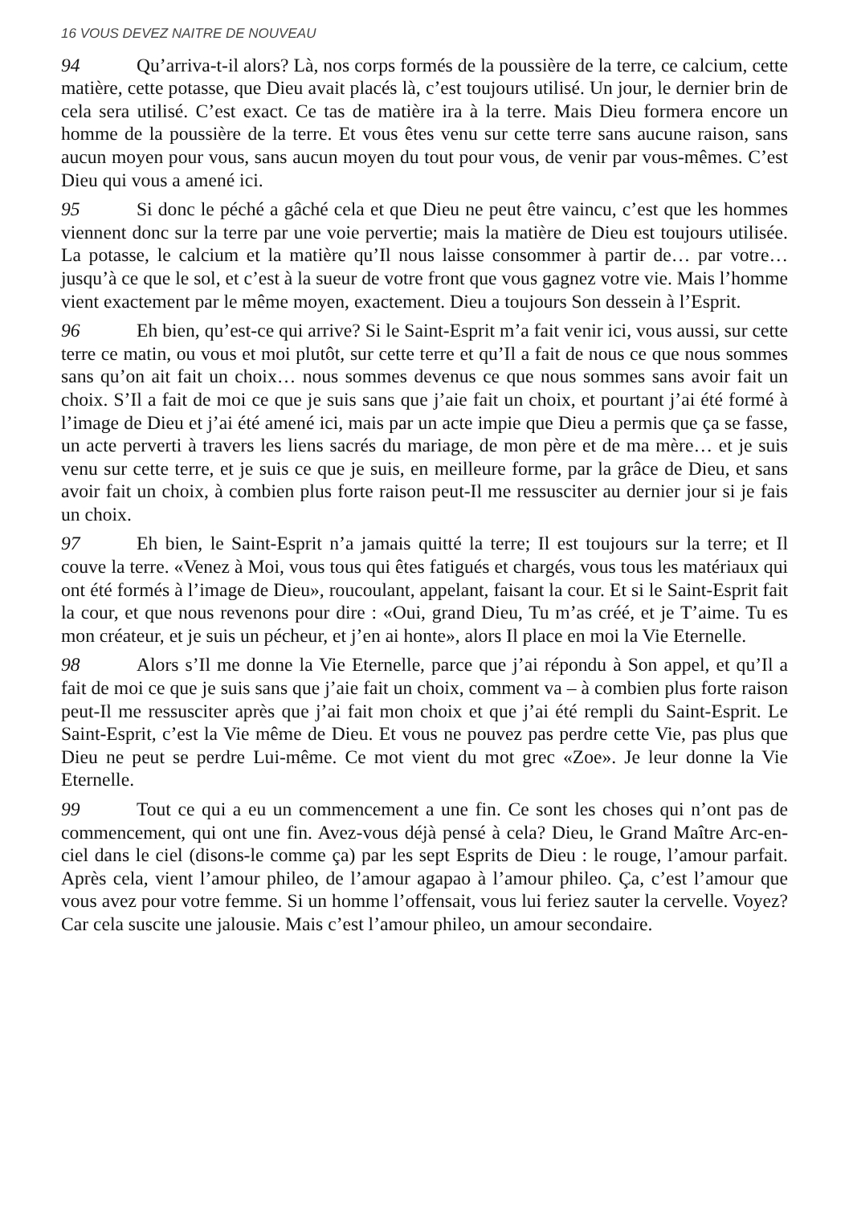16 VOUS DEVEZ NAITRE DE NOUVEAU
94 Qu’arriva-t-il alors? Là, nos corps formés de la poussière de la terre, ce calcium, cette matière, cette potasse, que Dieu avait placés là, c’est toujours utilisé. Un jour, le dernier brin de cela sera utilisé. C’est exact. Ce tas de matière ira à la terre. Mais Dieu formera encore un homme de la poussière de la terre. Et vous êtes venu sur cette terre sans aucune raison, sans aucun moyen pour vous, sans aucun moyen du tout pour vous, de venir par vous-mêmes. C’est Dieu qui vous a amené ici.
95 Si donc le péché a gâché cela et que Dieu ne peut être vaincu, c’est que les hommes viennent donc sur la terre par une voie pervertie; mais la matière de Dieu est toujours utilisée. La potasse, le calcium et la matière qu’Il nous laisse consommer à partir de… par votre… jusqu’à ce que le sol, et c’est à la sueur de votre front que vous gagnez votre vie. Mais l’homme vient exactement par le même moyen, exactement. Dieu a toujours Son dessein à l’Esprit.
96 Eh bien, qu’est-ce qui arrive? Si le Saint-Esprit m’a fait venir ici, vous aussi, sur cette terre ce matin, ou vous et moi plutôt, sur cette terre et qu’Il a fait de nous ce que nous sommes sans qu’on ait fait un choix… nous sommes devenus ce que nous sommes sans avoir fait un choix. S’Il a fait de moi ce que je suis sans que j’aie fait un choix, et pourtant j’ai été formé à l’image de Dieu et j’ai été amené ici, mais par un acte impie que Dieu a permis que ça se fasse, un acte perverti à travers les liens sacrés du mariage, de mon père et de ma mère… et je suis venu sur cette terre, et je suis ce que je suis, en meilleure forme, par la grâce de Dieu, et sans avoir fait un choix, à combien plus forte raison peut-Il me ressusciter au dernier jour si je fais un choix.
97 Eh bien, le Saint-Esprit n’a jamais quitté la terre; Il est toujours sur la terre; et Il couve la terre. «Venez à Moi, vous tous qui êtes fatigués et chargés, vous tous les matériaux qui ont été formés à l’image de Dieu», roucoulant, appelant, faisant la cour. Et si le Saint-Esprit fait la cour, et que nous revenons pour dire : «Oui, grand Dieu, Tu m’as créé, et je T’aime. Tu es mon créateur, et je suis un pécheur, et j’en ai honte», alors Il place en moi la Vie Eternelle.
98 Alors s’Il me donne la Vie Eternelle, parce que j’ai répondu à Son appel, et qu’Il a fait de moi ce que je suis sans que j’aie fait un choix, comment va – à combien plus forte raison peut-Il me ressusciter après que j’ai fait mon choix et que j’ai été rempli du Saint-Esprit. Le Saint-Esprit, c’est la Vie même de Dieu. Et vous ne pouvez pas perdre cette Vie, pas plus que Dieu ne peut se perdre Lui-même. Ce mot vient du mot grec «Zoe». Je leur donne la Vie Eternelle.
99 Tout ce qui a eu un commencement a une fin. Ce sont les choses qui n’ont pas de commencement, qui ont une fin. Avez-vous déjà pensé à cela? Dieu, le Grand Maître Arc-en-ciel dans le ciel (disons-le comme ça) par les sept Esprits de Dieu : le rouge, l’amour parfait. Après cela, vient l’amour phileo, de l’amour agapao à l’amour phileo. Ça, c’est l’amour que vous avez pour votre femme. Si un homme l’offensait, vous lui feriez sauter la cervelle. Voyez? Car cela suscite une jalousie. Mais c’est l’amour phileo, un amour secondaire.